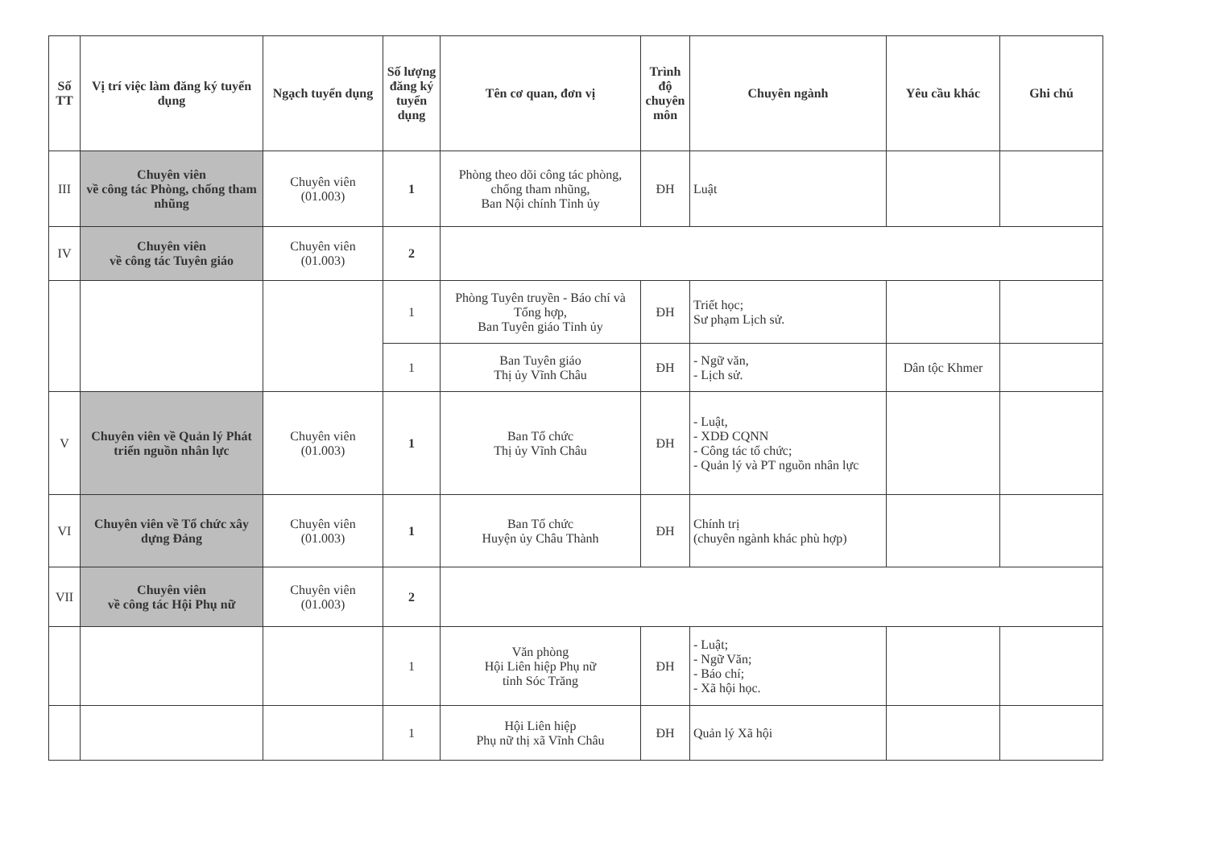| Số TT | Vị trí việc làm đăng ký tuyển dụng | Ngạch tuyển dụng | Số lượng đăng ký tuyển dụng | Tên cơ quan, đơn vị | Trình độ chuyên môn | Chuyên ngành | Yêu cầu khác | Ghi chú |
| --- | --- | --- | --- | --- | --- | --- | --- | --- |
| III | Chuyên viên về công tác Phòng, chống tham nhũng | Chuyên viên (01.003) | 1 | Phòng theo dõi công tác phòng, chống tham nhũng, Ban Nội chính Tỉnh ủy | ĐH | Luật | | |
| IV | Chuyên viên về công tác Tuyên giáo | Chuyên viên (01.003) | 2 | | | | | |
| | | | 1 | Phòng Tuyên truyền - Báo chí và Tổng hợp, Ban Tuyên giáo Tỉnh ủy | ĐH | Triết học; Sư phạm Lịch sử. | | |
| | | | 1 | Ban Tuyên giáo Thị ủy Vĩnh Châu | ĐH | - Ngữ văn, - Lịch sử. | Dân tộc Khmer | |
| V | Chuyên viên về Quản lý Phát triển nguồn nhân lực | Chuyên viên (01.003) | 1 | Ban Tổ chức Thị ủy Vĩnh Châu | ĐH | - Luật, - XDĐ CQNN - Công tác tổ chức; - Quản lý và PT nguồn nhân lực | | |
| VI | Chuyên viên về Tổ chức xây dựng Đảng | Chuyên viên (01.003) | 1 | Ban Tổ chức Huyện ủy Châu Thành | ĐH | Chính trị (chuyên ngành khác phù hợp) | | |
| VII | Chuyên viên về công tác Hội Phụ nữ | Chuyên viên (01.003) | 2 | | | | | |
| | | | 1 | Văn phòng Hội Liên hiệp Phụ nữ tỉnh Sóc Trăng | ĐH | - Luật; - Ngữ Văn; - Báo chí; - Xã hội học. | | |
| | | | 1 | Hội Liên hiệp Phụ nữ thị xã Vĩnh Châu | ĐH | Quản lý Xã hội | | |